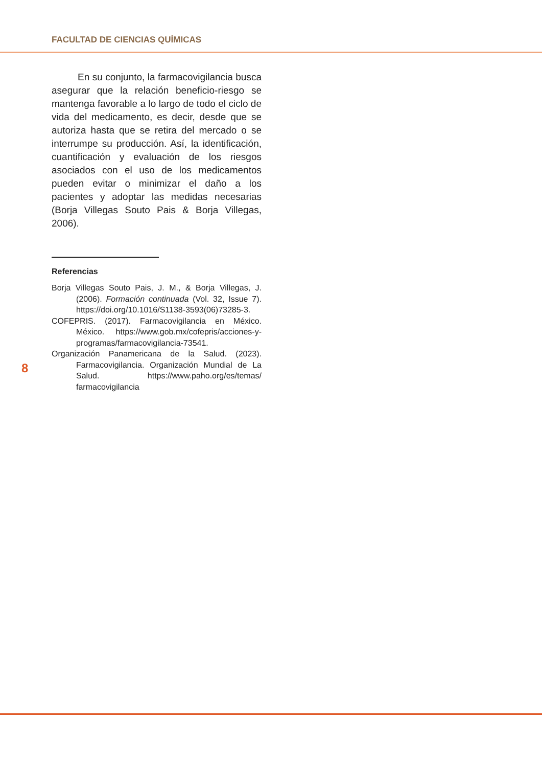FACULTAD DE CIENCIAS QUÍMICAS
En su conjunto, la farmacovigilancia busca asegurar que la relación beneficio-riesgo se mantenga favorable a lo largo de todo el ciclo de vida del medicamento, es decir, desde que se autoriza hasta que se retira del mercado o se interrumpe su producción. Así, la identificación, cuantificación y evaluación de los riesgos asociados con el uso de los medicamentos pueden evitar o minimizar el daño a los pacientes y adoptar las medidas necesarias (Borja Villegas Souto Pais & Borja Villegas, 2006).
Referencias
Borja Villegas Souto Pais, J. M., & Borja Villegas, J. (2006). Formación continuada (Vol. 32, Issue 7). https://doi.org/10.1016/S1138-3593(06)73285-3.
COFEPRIS. (2017). Farmacovigilancia en México. México. https://www.gob.mx/cofepris/acciones-y-programas/farmacovigilancia-73541.
Organización Panamericana de la Salud. (2023). Farmacovigilancia. Organización Mundial de La Salud. https://www.paho.org/es/temas/ farmacovigilancia
8